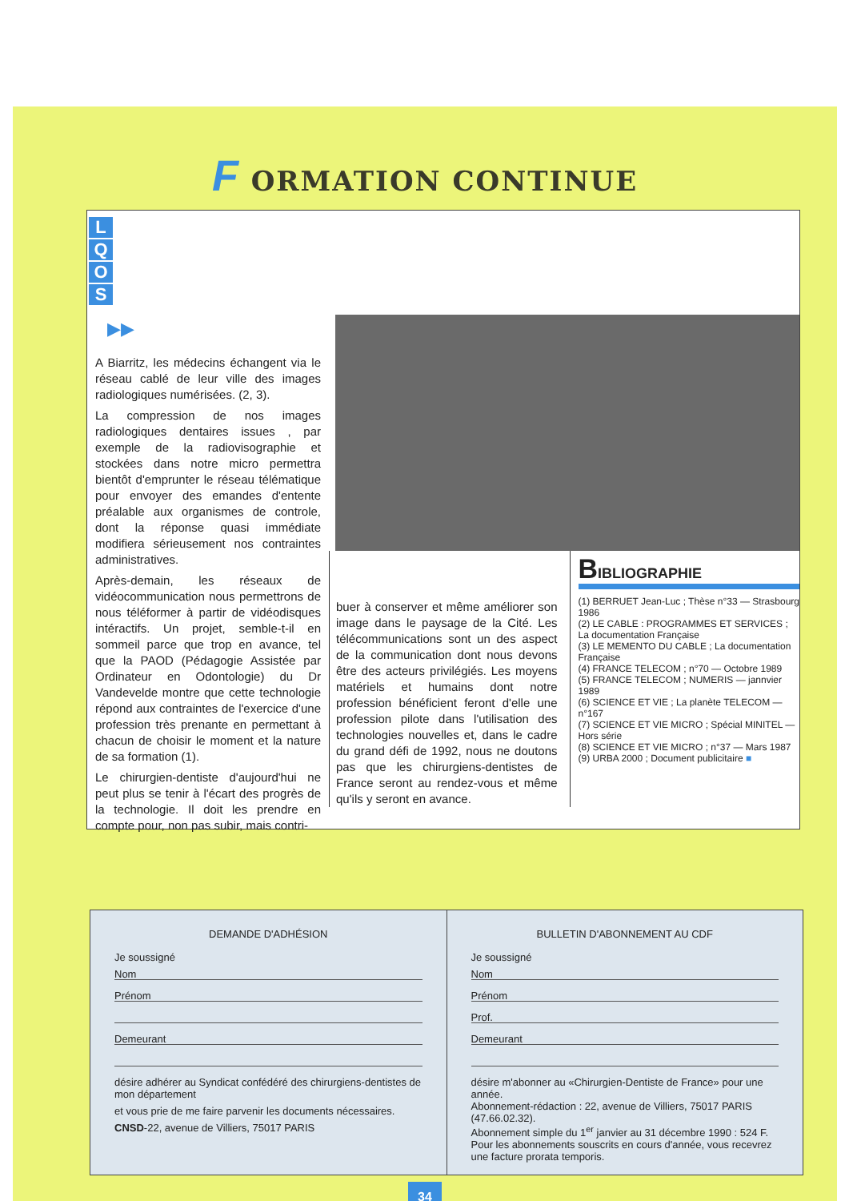F ORMATION CONTINUE
L
Q
O
S
▶▶
A Biarritz, les médecins échangent via le réseau cablé de leur ville des images radiologiques numérisées. (2, 3).
La compression de nos images radiologiques dentaires issues , par exemple de la radiovisographie et stockées dans notre micro permettra bientôt d'emprunter le réseau télématique pour envoyer des emandes d'entente préalable aux organismes de controle, dont la réponse quasi immédiate modifiera sérieusement nos contraintes administratives.
Après-demain, les réseaux de vidéocommunication nous permettrons de nous téléformer à partir de vidéodisques intéractifs. Un projet, semble-t-il en sommeil parce que trop en avance, tel que la PAOD (Pédagogie Assistée par Ordinateur en Odontologie) du Dr Vandevelde montre que cette technologie répond aux contraintes de l'exercice d'une profession très prenante en permettant à chacun de choisir le moment et la nature de sa formation (1).
Le chirurgien-dentiste d'aujourd'hui ne peut plus se tenir à l'écart des progrès de la technologie. Il doit les prendre en compte pour, non pas subir, mais contri-
buer à conserver et même améliorer son image dans le paysage de la Cité. Les télécommunications sont un des aspect de la communication dont nous devons être des acteurs privilégiés. Les moyens matériels et humains dont notre profession bénéficient feront d'elle une profession pilote dans l'utilisation des technologies nouvelles et, dans le cadre du grand défi de 1992, nous ne doutons pas que les chirurgiens-dentistes de France seront au rendez-vous et même qu'ils y seront en avance.
BIBLIOGRAPHIE
(1) BERRUET Jean-Luc ; Thèse n°33 — Strasbourg 1986
(2) LE CABLE : PROGRAMMES ET SERVICES ; La documentation Française
(3) LE MEMENTO DU CABLE ; La documentation Française
(4) FRANCE TELECOM ; n°70 — Octobre 1989
(5) FRANCE TELECOM ; NUMERIS — jannvier 1989
(6) SCIENCE ET VIE ; La planète TELECOM — n°167
(7) SCIENCE ET VIE MICRO ; Spécial MINITEL — Hors série
(8) SCIENCE ET VIE MICRO ; n°37 — Mars 1987
(9) URBA 2000 ; Document publicitaire ■
DEMANDE D'ADHÉSION
Je soussigné
Nom
Prénom
Demeurant
désire adhérer au Syndicat confédéré des chirurgiens-dentistes de mon département
et vous prie de me faire parvenir les documents nécessaires.
CNSD-22, avenue de Villiers, 75017 PARIS
BULLETIN D'ABONNEMENT AU CDF
Je soussigné
Nom
Prénom
Prof.
Demeurant
désire m'abonner au «Chirurgien-Dentiste de France» pour une année.
Abonnement-rédaction : 22, avenue de Villiers, 75017 PARIS (47.66.02.32).
Abonnement simple du 1<sup>er</sup> janvier au 31 décembre 1990 : 524 F.
Pour les abonnements souscrits en cours d'année, vous recevrez une facture prorata temporis.
34